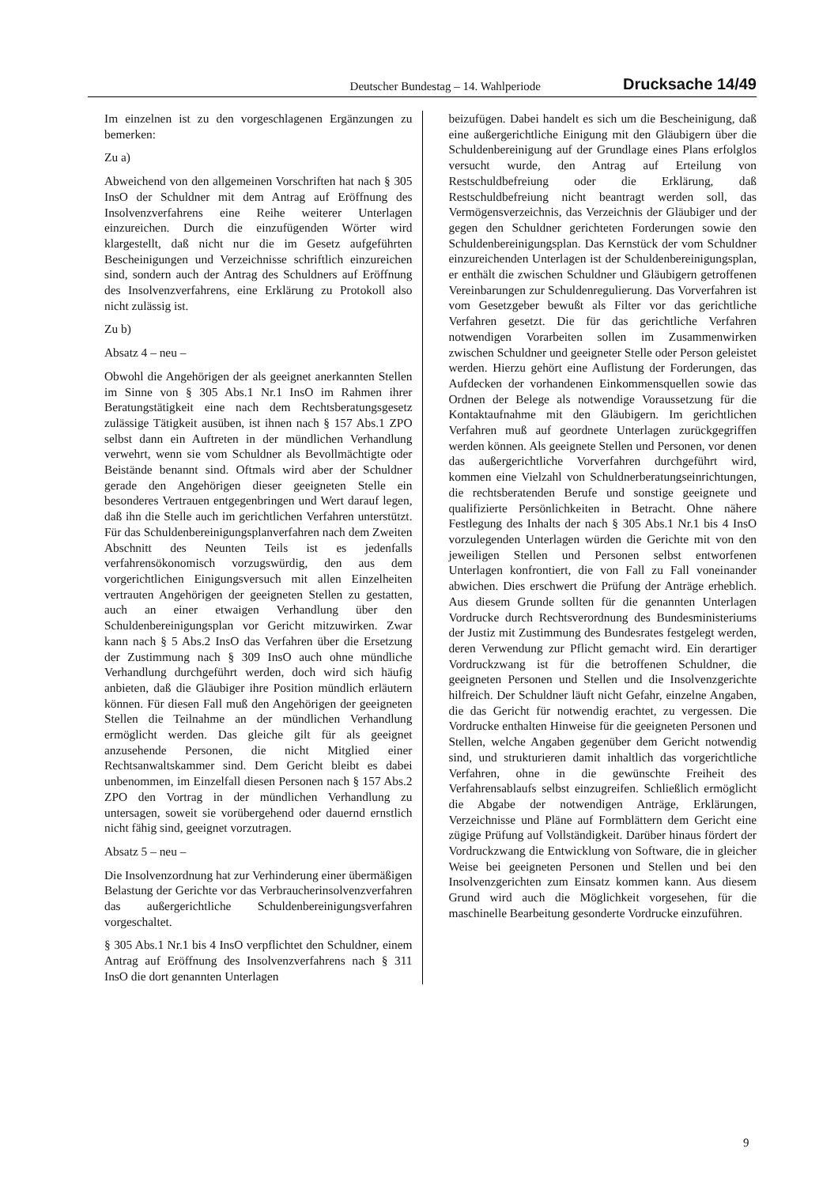Deutscher Bundestag – 14. Wahlperiode Drucksache 14/49
Im einzelnen ist zu den vorgeschlagenen Ergänzungen zu bemerken:
Zu a)
Abweichend von den allgemeinen Vorschriften hat nach § 305 InsO der Schuldner mit dem Antrag auf Eröffnung des Insolvenzverfahrens eine Reihe weiterer Unterlagen einzureichen. Durch die einzufügenden Wörter wird klargestellt, daß nicht nur die im Gesetz aufgeführten Bescheinigungen und Verzeichnisse schriftlich einzureichen sind, sondern auch der Antrag des Schuldners auf Eröffnung des Insolvenzverfahrens, eine Erklärung zu Protokoll also nicht zulässig ist.
Zu b)
Absatz 4 – neu –
Obwohl die Angehörigen der als geeignet anerkannten Stellen im Sinne von § 305 Abs.1 Nr.1 InsO im Rahmen ihrer Beratungstätigkeit eine nach dem Rechtsberatungsgesetz zulässige Tätigkeit ausüben, ist ihnen nach § 157 Abs.1 ZPO selbst dann ein Auftreten in der mündlichen Verhandlung verwehrt, wenn sie vom Schuldner als Bevollmächtigte oder Beistände benannt sind. Oftmals wird aber der Schuldner gerade den Angehörigen dieser geeigneten Stelle ein besonderes Vertrauen entgegenbringen und Wert darauf legen, daß ihn die Stelle auch im gerichtlichen Verfahren unterstützt. Für das Schuldenbereinigungsplanverfahren nach dem Zweiten Abschnitt des Neunten Teils ist es jedenfalls verfahrensökonomisch vorzugswürdig, den aus dem vorgerichtlichen Einigungsversuch mit allen Einzelheiten vertrauten Angehörigen der geeigneten Stellen zu gestatten, auch an einer etwaigen Verhandlung über den Schuldenbereinigungsplan vor Gericht mitzuwirken. Zwar kann nach § 5 Abs.2 InsO das Verfahren über die Ersetzung der Zustimmung nach § 309 InsO auch ohne mündliche Verhandlung durchgeführt werden, doch wird sich häufig anbieten, daß die Gläubiger ihre Position mündlich erläutern können. Für diesen Fall muß den Angehörigen der geeigneten Stellen die Teilnahme an der mündlichen Verhandlung ermöglicht werden. Das gleiche gilt für als geeignet anzusehende Personen, die nicht Mitglied einer Rechtsanwaltskammer sind. Dem Gericht bleibt es dabei unbenommen, im Einzelfall diesen Personen nach § 157 Abs.2 ZPO den Vortrag in der mündlichen Verhandlung zu untersagen, soweit sie vorübergehend oder dauernd ernstlich nicht fähig sind, geeignet vorzutragen.
Absatz 5 – neu –
Die Insolvenzordnung hat zur Verhinderung einer übermäßigen Belastung der Gerichte vor das Verbraucherinsolvenzverfahren das außergerichtliche Schuldenbereinigungsverfahren vorgeschaltet.
§ 305 Abs.1 Nr.1 bis 4 InsO verpflichtet den Schuldner, einem Antrag auf Eröffnung des Insolvenzverfahrens nach § 311 InsO die dort genannten Unterlagen
beizufügen. Dabei handelt es sich um die Bescheinigung, daß eine außergerichtliche Einigung mit den Gläubigern über die Schuldenbereinigung auf der Grundlage eines Plans erfolglos versucht wurde, den Antrag auf Erteilung von Restschuldbefreiung oder die Erklärung, daß Restschuldbefreiung nicht beantragt werden soll, das Vermögensverzeichnis, das Verzeichnis der Gläubiger und der gegen den Schuldner gerichteten Forderungen sowie den Schuldenbereinigungsplan. Das Kernstück der vom Schuldner einzureichenden Unterlagen ist der Schuldenbereinigungsplan, er enthält die zwischen Schuldner und Gläubigern getroffenen Vereinbarungen zur Schuldenregulierung. Das Vorverfahren ist vom Gesetzgeber bewußt als Filter vor das gerichtliche Verfahren gesetzt. Die für das gerichtliche Verfahren notwendigen Vorarbeiten sollen im Zusammenwirken zwischen Schuldner und geeigneter Stelle oder Person geleistet werden. Hierzu gehört eine Auflistung der Forderungen, das Aufdecken der vorhandenen Einkommensquellen sowie das Ordnen der Belege als notwendige Voraussetzung für die Kontaktaufnahme mit den Gläubigern. Im gerichtlichen Verfahren muß auf geordnete Unterlagen zurückgegriffen werden können. Als geeignete Stellen und Personen, vor denen das außergerichtliche Vorverfahren durchgeführt wird, kommen eine Vielzahl von Schuldnerberatungseinrichtungen, die rechtsberatenden Berufe und sonstige geeignete und qualifizierte Persönlichkeiten in Betracht. Ohne nähere Festlegung des Inhalts der nach § 305 Abs.1 Nr.1 bis 4 InsO vorzulegenden Unterlagen würden die Gerichte mit von den jeweiligen Stellen und Personen selbst entworfenen Unterlagen konfrontiert, die von Fall zu Fall voneinander abwichen. Dies erschwert die Prüfung der Anträge erheblich. Aus diesem Grunde sollten für die genannten Unterlagen Vordrucke durch Rechtsverordnung des Bundesministeriums der Justiz mit Zustimmung des Bundesrates festgelegt werden, deren Verwendung zur Pflicht gemacht wird. Ein derartiger Vordruckzwang ist für die betroffenen Schuldner, die geeigneten Personen und Stellen und die Insolvenzgerichte hilfreich. Der Schuldner läuft nicht Gefahr, einzelne Angaben, die das Gericht für notwendig erachtet, zu vergessen. Die Vordrucke enthalten Hinweise für die geeigneten Personen und Stellen, welche Angaben gegenüber dem Gericht notwendig sind, und strukturieren damit inhaltlich das vorgerichtliche Verfahren, ohne in die gewünschte Freiheit des Verfahrensablaufs selbst einzugreifen. Schließlich ermöglicht die Abgabe der notwendigen Anträge, Erklärungen, Verzeichnisse und Pläne auf Formblättern dem Gericht eine zügige Prüfung auf Vollständigkeit. Darüber hinaus fördert der Vordruckzwang die Entwicklung von Software, die in gleicher Weise bei geeigneten Personen und Stellen und bei den Insolvenzgerichten zum Einsatz kommen kann. Aus diesem Grund wird auch die Möglichkeit vorgesehen, für die maschinelle Bearbeitung gesonderte Vordrucke einzuführen.
9